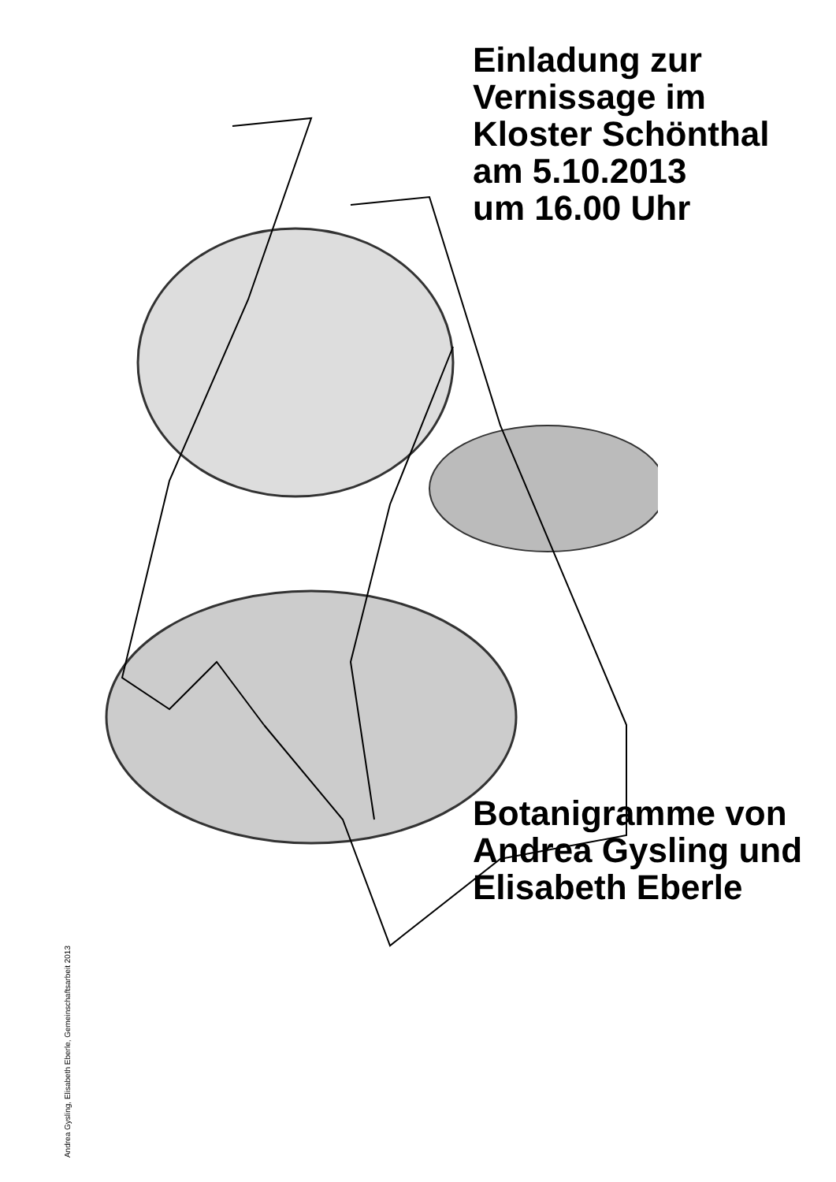Einladung zur
Vernissage im
Kloster Schönthal
am 5.10.2013
um 16.00 Uhr
Andrea Gysling, Elisabeth Eberle, Gemeinschaftsarbeit 2013
Botanigramme von
Andrea Gysling und
Elisabeth Eberle